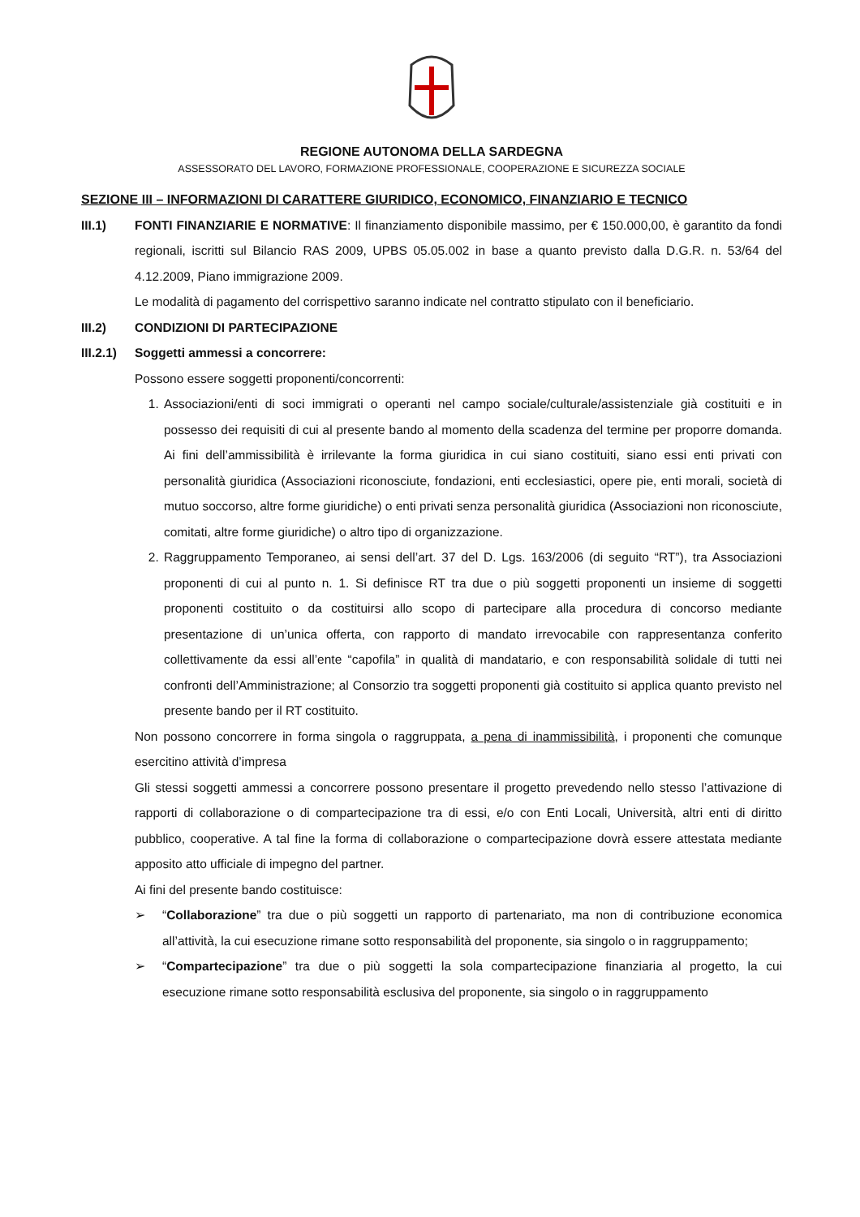REGIONE AUTONOMA DELLA SARDEGNA
ASSESSORATO DEL LAVORO, FORMAZIONE PROFESSIONALE, COOPERAZIONE E SICUREZZA SOCIALE
SEZIONE III – INFORMAZIONI DI CARATTERE GIURIDICO, ECONOMICO, FINANZIARIO E TECNICO
III.1) FONTI FINANZIARIE E NORMATIVE: Il finanziamento disponibile massimo, per € 150.000,00, è garantito da fondi regionali, iscritti sul Bilancio RAS 2009, UPBS 05.05.002 in base a quanto previsto dalla D.G.R. n. 53/64 del 4.12.2009, Piano immigrazione 2009.
Le modalità di pagamento del corrispettivo saranno indicate nel contratto stipulato con il beneficiario.
III.2) CONDIZIONI DI PARTECIPAZIONE
III.2.1)
Soggetti ammessi a concorrere:
Possono essere soggetti proponenti/concorrenti:
1. Associazioni/enti di soci immigrati o operanti nel campo sociale/culturale/assistenziale già costituiti e in possesso dei requisiti di cui al presente bando al momento della scadenza del termine per proporre domanda. Ai fini dell’ammissibilità è irrilevante la forma giuridica in cui siano costituiti, siano essi enti privati con personalità giuridica (Associazioni riconosciute, fondazioni, enti ecclesiastici, opere pie, enti morali, società di mutuo soccorso, altre forme giuridiche) o enti privati senza personalità giuridica (Associazioni non riconosciute, comitati, altre forme giuridiche) o altro tipo di organizzazione.
2. Raggruppamento Temporaneo, ai sensi dell’art. 37 del D. Lgs. 163/2006 (di seguito “RT”), tra Associazioni proponenti di cui al punto n. 1. Si definisce RT tra due o più soggetti proponenti un insieme di soggetti proponenti costituito o da costituirsi allo scopo di partecipare alla procedura di concorso mediante presentazione di un’unica offerta, con rapporto di mandato irrevocabile con rappresentanza conferito collettivamente da essi all’ente “capofila” in qualità di mandatario, e con responsabilità solidale di tutti nei confronti dell’Amministrazione; al Consorzio tra soggetti proponenti già costituito si applica quanto previsto nel presente bando per il RT costituito.
Non possono concorrere in forma singola o raggruppata, a pena di inammissibilità, i proponenti che comunque esercitino attività d’impresa
Gli stessi soggetti ammessi a concorrere possono presentare il progetto prevedendo nello stesso l’attivazione di rapporti di collaborazione o di compartecipazione tra di essi, e/o con Enti Locali, Università, altri enti di diritto pubblico, cooperative. A tal fine la forma di collaborazione o compartecipazione dovrà essere attestata mediante apposito atto ufficiale di impegno del partner.
Ai fini del presente bando costituisce:
➢ “Collaborazione” tra due o più soggetti un rapporto di partenariato, ma non di contribuzione economica all’attività, la cui esecuzione rimane sotto responsabilità del proponente, sia singolo o in raggruppamento;
➢ “Compartecipazione” tra due o più soggetti la sola compartecipazione finanziaria al progetto, la cui esecuzione rimane sotto responsabilità esclusiva del proponente, sia singolo o in raggruppamento